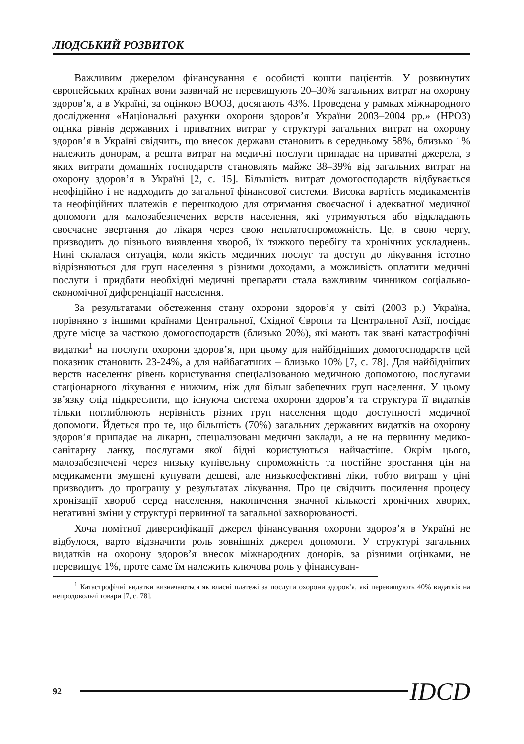ЛЮДСЬКИЙ РОЗВИТОК
Важливим джерелом фінансування є особисті кошти пацієнтів. У розвинутих європейських країнах вони зазвичай не перевищують 20–30% загальних витрат на охорону здоров’я, а в Україні, за оцінкою ВООЗ, досягають 43%. Проведена у рамках міжнародного дослідження «Національні рахунки охорони здоров’я України 2003–2004 рр.» (НРОЗ) оцінка рівнів державних і приватних витрат у структурі загальних витрат на охорону здоров’я в Україні свідчить, що внесок держави становить в середньому 58%, близько 1% належить донорам, а решта витрат на медичні послуги припадає на приватні джерела, з яких витрати домашніх господарств становлять майже 38–39% від загальних витрат на охорону здоров’я в Україні [2, с. 15]. Більшість витрат домогосподарств відбувається неофіційно і не надходить до загальної фінансової системи. Висока вартість медикаментів та неофіційних платежів є перешкодою для отримання своєчасної і адекватної медичної допомоги для малозабезпечених верств населення, які утримуються або відкладають своєчасне звертання до лікаря через свою неплатоспроможність. Це, в свою чергу, призводить до пізнього виявлення хвороб, їх тяжкого перебігу та хронічних ускладнень. Нині склалася ситуація, коли якість медичних послуг та доступ до лікування істотно відрізняються для груп населення з різними доходами, а можливість оплатити медичні послуги і придбати необхідні медичні препарати стала важливим чинником соціально-економічної диференціації населення.
За результатами обстеження стану охорони здоров’я у світі (2003 р.) Україна, порівняно з іншими країнами Центральної, Східної Європи та Центральної Азії, посідає друге місце за часткою домогосподарств (близько 20%), які мають так звані катастрофічні видатки<sup>1</sup> на послуги охорони здоров’я, при цьому для найбідніших домогосподарств цей показник становить 23-24%, а для найбагатших – близько 10% [7, с. 78]. Для найбідніших верств населення рівень користування спеціалізованою медичною допомогою, послугами стаціонарного лікування є нижчим, ніж для більш забепечних груп населення. У цьому зв’язку слід підкреслити, що існуюча система охорони здоров’я та структура її видатків тільки поглиблюють нерівність різних груп населення щодо доступності медичної допомоги. Йдеться про те, що більшість (70%) загальних державних видатків на охорону здоров’я припадає на лікарні, спеціалізовані медичні заклади, а не на первинну медико-санітарну ланку, послугами якої бідні користуються найчастіше. Окрім цього, малозабезпечені через низьку купівельну спроможність та постійне зростання цін на медикаменти змушені купувати дешеві, але низькоефективні ліки, тобто виграш у ціні призводить до програшу у результатах лікування. Про це свідчить посилення процесу хронізації хвороб серед населення, накопичення значної кількості хронічних хворих, негативні зміни у структурі первинної та загальної захворюваності.
Хоча помітної диверсифікації джерел фінансування охорони здоров’я в Україні не відбулося, варто відзначити роль зовнішніх джерел допомоги. У структурі загальних видатків на охорону здоров’я внесок міжнародних донорів, за різними оцінками, не перевищує 1%, проте саме їм належить ключова роль у фінансуван-
<sup>1</sup> Катастрофічні видатки визначаються як власні платежі за послуги охорони здоров’я, які перевищують 40% видатків на непродовольчі товари [7, с. 78].
92 IDCD